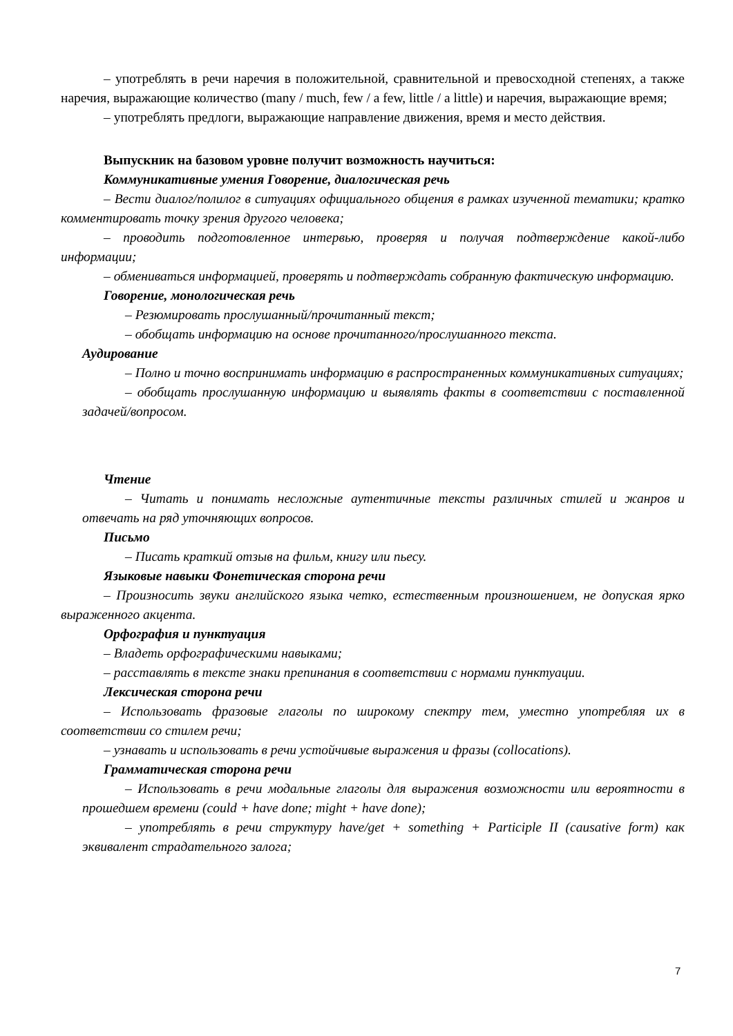– употреблять в речи наречия в положительной, сравнительной и превосходной степенях, а также наречия, выражающие количество (many / much, few / a few, little / a little) и наречия, выражающие время;
– употреблять предлоги, выражающие направление движения, время и место действия.
Выпускник на базовом уровне получит возможность научиться:
Коммуникативные умения Говорение, диалогическая речь
– Вести диалог/полилог в ситуациях официального общения в рамках изученной тематики; кратко комментировать точку зрения другого человека;
– проводить подготовленное интервью, проверяя и получая подтверждение какой-либо информации;
– обмениваться информацией, проверять и подтверждать собранную фактическую информацию.
Говорение, монологическая речь
– Резюмировать прослушанный/прочитанный текст;
– обобщать информацию на основе прочитанного/прослушанного текста.
Аудирование
– Полно и точно воспринимать информацию в распространенных коммуникативных ситуациях;
– обобщать прослушанную информацию и выявлять факты в соответствии с поставленной задачей/вопросом.
Чтение
– Читать и понимать несложные аутентичные тексты различных стилей и жанров и отвечать на ряд уточняющих вопросов.
Письмо
– Писать краткий отзыв на фильм, книгу или пьесу.
Языковые навыки Фонетическая сторона речи
– Произносить звуки английского языка четко, естественным произношением, не допуская ярко выраженного акцента.
Орфография и пунктуация
– Владеть орфографическими навыками;
– расставлять в тексте знаки препинания в соответствии с нормами пунктуации.
Лексическая сторона речи
– Использовать фразовые глаголы по широкому спектру тем, уместно употребляя их в соответствии со стилем речи;
– узнавать и использовать в речи устойчивые выражения и фразы (collocations).
Грамматическая сторона речи
– Использовать в речи модальные глаголы для выражения возможности или вероятности в прошедшем времени (could + have done; might + have done);
– употреблять в речи структуру have/get + something + Participle II (causative form) как эквивалент страдательного залога;
7